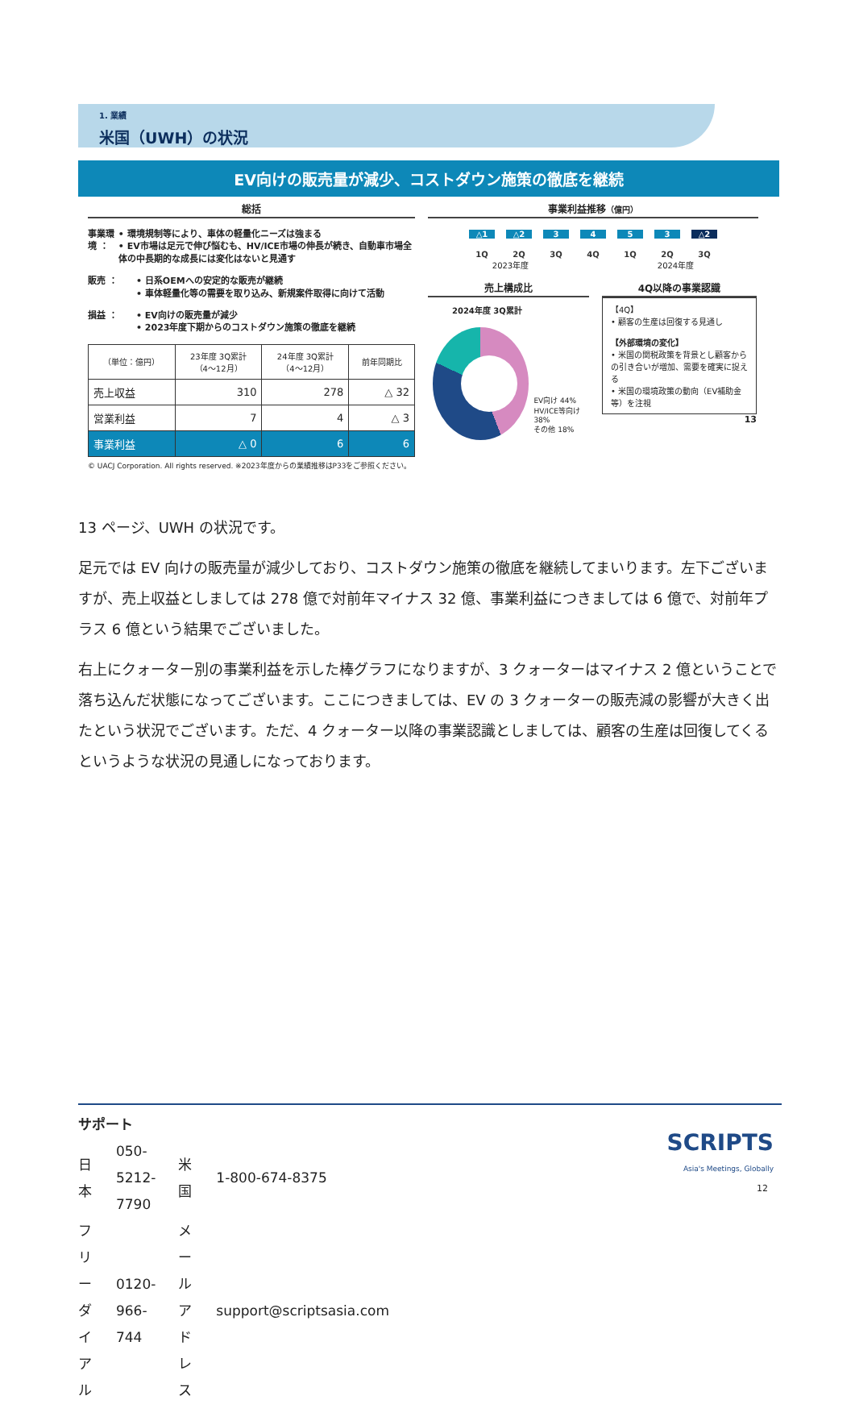1. 業績
米国（UWH）の状況
EV向けの販売量が減少、コストダウン施策の徹底を継続
総括
事業環境 ： • 環境規制等により、車体の軽量化ニーズは強まる
• EV市場は足元で伸び悩むも、HV/ICE市場の伸長が続き、自動車市場全体の中長期的な成長には変化はないと見通す
販売 ： • 日系OEMへの安定的な販売が継続
• 車体軽量化等の需要を取り込み、新規案件取得に向けて活動
損益 ： • EV向けの販売量が減少
• 2023年度下期からのコストダウン施策の徹底を継続
| （単位：億円） | 23年度 3Q累計 （4～12月） | 24年度 3Q累計 （4～12月） | 前年同期比 |
| --- | --- | --- | --- |
| 売上収益 | 310 | 278 | △ 32 |
| 営業利益 | 7 | 4 | △ 3 |
| 事業利益 | △ 0 | 6 | 6 |
© UACJ Corporation. All rights reserved. ※2023年度からの業績推移はP33をご参照ください。
事業利益推移（億円）
△1 △2 3 4 5 3 △2
1Q 2Q 3Q 4Q 1Q 2Q 3Q
2023年度 2024年度
売上構成比
2024年度 3Q累計
EV向け 44%
HV/ICE等向け 38%
その他 18%
4Q以降の事業認識
【4Q】
• 顧客の生産は回復する見通し
【外部環境の変化】
• 米国の関税政策を背景とし顧客からの引き合いが増加、需要を確実に捉える
• 米国の環境政策の動向（EV補助金等）を注視
13
13 ページ、UWH の状況です。
足元では EV 向けの販売量が減少しており、コストダウン施策の徹底を継続してまいります。左下ございますが、売上収益としましては 278 億で対前年マイナス 32 億、事業利益につきましては 6 億で、対前年プラス 6 億という結果でございました。
右上にクォーター別の事業利益を示した棒グラフになりますが、3 クォーターはマイナス 2 億ということで落ち込んだ状態になってございます。ここにつきましては、EV の 3 クォーターの販売減の影響が大きく出たという状況でございます。ただ、4 クォーター以降の事業認識としましては、顧客の生産は回復してくるというような状況の見通しになっております。
サポート
| 日本 | 050-5212-7790 | 米国 | 1-800-674-8375 |
| フリーダイアル | 0120-966-744 | メールアドレス | support@scriptsasia.com |
SCRIPTS
Asia's Meetings, Globally
12